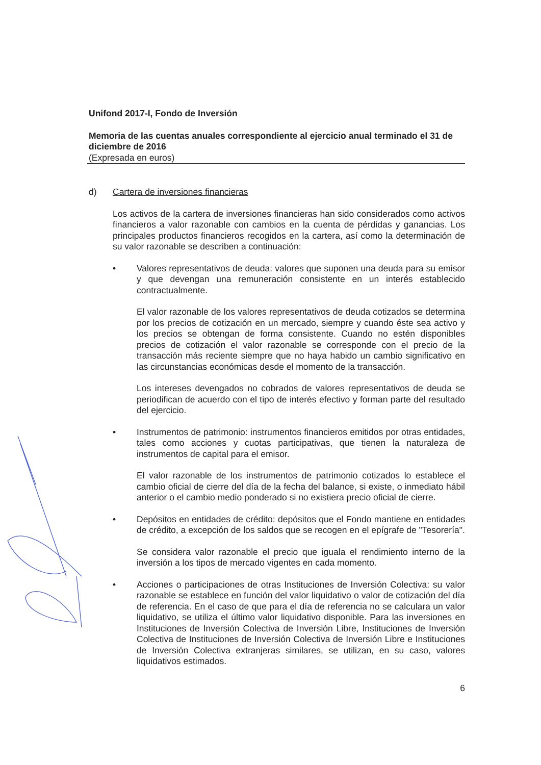Unifond 2017-I, Fondo de Inversión
Memoria de las cuentas anuales correspondiente al ejercicio anual terminado el 31 de diciembre de 2016
(Expresada en euros)
d) Cartera de inversiones financieras
Los activos de la cartera de inversiones financieras han sido considerados como activos financieros a valor razonable con cambios en la cuenta de pérdidas y ganancias. Los principales productos financieros recogidos en la cartera, así como la determinación de su valor razonable se describen a continuación:
• Valores representativos de deuda: valores que suponen una deuda para su emisor y que devengan una remuneración consistente en un interés establecido contractualmente.
El valor razonable de los valores representativos de deuda cotizados se determina por los precios de cotización en un mercado, siempre y cuando éste sea activo y los precios se obtengan de forma consistente. Cuando no estén disponibles precios de cotización el valor razonable se corresponde con el precio de la transacción más reciente siempre que no haya habido un cambio significativo en las circunstancias económicas desde el momento de la transacción.
Los intereses devengados no cobrados de valores representativos de deuda se periodifican de acuerdo con el tipo de interés efectivo y forman parte del resultado del ejercicio.
• Instrumentos de patrimonio: instrumentos financieros emitidos por otras entidades, tales como acciones y cuotas participativas, que tienen la naturaleza de instrumentos de capital para el emisor.
El valor razonable de los instrumentos de patrimonio cotizados lo establece el cambio oficial de cierre del día de la fecha del balance, si existe, o inmediato hábil anterior o el cambio medio ponderado si no existiera precio oficial de cierre.
• Depósitos en entidades de crédito: depósitos que el Fondo mantiene en entidades de crédito, a excepción de los saldos que se recogen en el epígrafe de "Tesorería".
Se considera valor razonable el precio que iguala el rendimiento interno de la inversión a los tipos de mercado vigentes en cada momento.
• Acciones o participaciones de otras Instituciones de Inversión Colectiva: su valor razonable se establece en función del valor liquidativo o valor de cotización del día de referencia. En el caso de que para el día de referencia no se calculara un valor liquidativo, se utiliza el último valor liquidativo disponible. Para las inversiones en Instituciones de Inversión Colectiva de Inversión Libre, Instituciones de Inversión Colectiva de Instituciones de Inversión Colectiva de Inversión Libre e Instituciones de Inversión Colectiva extranjeras similares, se utilizan, en su caso, valores liquidativos estimados.
6